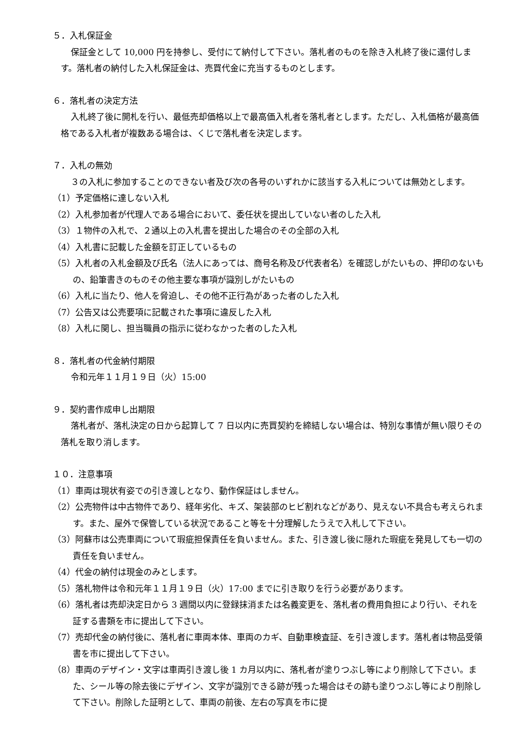５．入札保証金
保証金として 10,000 円を持参し、受付にて納付して下さい。落札者のものを除き入札終了後に還付します。落札者の納付した入札保証金は、売買代金に充当するものとします。
６．落札者の決定方法
入札終了後に開札を行い、最低売却価格以上で最高価入札者を落札者とします。ただし、入札価格が最高価格である入札者が複数ある場合は、くじで落札者を決定します。
７．入札の無効
３の入札に参加することのできない者及び次の各号のいずれかに該当する入札については無効とします。
（1）予定価格に達しない入札
（2）入札参加者が代理人である場合において、委任状を提出していない者のした入札
（3）１物件の入札で、２通以上の入札書を提出した場合のその全部の入札
（4）入札書に記載した金額を訂正しているもの
（5）入札者の入札金額及び氏名（法人にあっては、商号名称及び代表者名）を確認しがたいもの、押印のないもの、鉛筆書きのものその他主要な事項が識別しがたいもの
（6）入札に当たり、他人を脅迫し、その他不正行為があった者のした入札
（7）公告又は公売要項に記載された事項に違反した入札
（8）入札に関し、担当職員の指示に従わなかった者のした入札
８．落札者の代金納付期限
令和元年１１月１９日（火）15:00
９．契約書作成申し出期限
落札者が、落札決定の日から起算して 7 日以内に売買契約を締結しない場合は、特別な事情が無い限りその落札を取り消します。
１０．注意事項
（1）車両は現状有姿での引き渡しとなり、動作保証はしません。
（2）公売物件は中古物件であり、経年劣化、キズ、架装部のヒビ割れなどがあり、見えない不具合も考えられます。また、屋外で保管している状況であること等を十分理解したうえで入札して下さい。
（3）阿蘇市は公売車両について瑕疵担保責任を負いません。また、引き渡し後に隠れた瑕疵を発見しても一切の責任を負いません。
（4）代金の納付は現金のみとします。
（5）落札物件は令和元年１１月１９日（火）17:00 までに引き取りを行う必要があります。
（6）落札者は売却決定日から 3 週間以内に登録抹消または名義変更を、落札者の費用負担により行い、それを証する書類を市に提出して下さい。
（7）売却代金の納付後に、落札者に車両本体、車両のカギ、自動車検査証、を引き渡します。落札者は物品受領書を市に提出して下さい。
（8）車両のデザイン・文字は車両引き渡し後 1 カ月以内に、落札者が塗りつぶし等により削除して下さい。また、シール等の除去後にデザイン、文字が識別できる跡が残った場合はその跡も塗りつぶし等により削除して下さい。削除した証明として、車両の前後、左右の写真を市に提